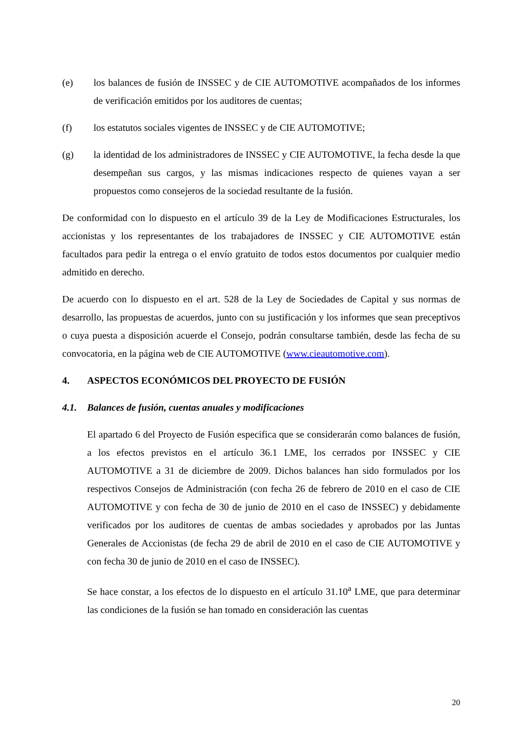(e) los balances de fusión de INSSEC y de CIE AUTOMOTIVE acompañados de los informes de verificación emitidos por los auditores de cuentas;
(f) los estatutos sociales vigentes de INSSEC y de CIE AUTOMOTIVE;
(g) la identidad de los administradores de INSSEC y CIE AUTOMOTIVE, la fecha desde la que desempeñan sus cargos, y las mismas indicaciones respecto de quienes vayan a ser propuestos como consejeros de la sociedad resultante de la fusión.
De conformidad con lo dispuesto en el artículo 39 de la Ley de Modificaciones Estructurales, los accionistas y los representantes de los trabajadores de INSSEC y CIE AUTOMOTIVE están facultados para pedir la entrega o el envío gratuito de todos estos documentos por cualquier medio admitido en derecho.
De acuerdo con lo dispuesto en el art. 528 de la Ley de Sociedades de Capital y sus normas de desarrollo, las propuestas de acuerdos, junto con su justificación y los informes que sean preceptivos o cuya puesta a disposición acuerde el Consejo, podrán consultarse también, desde las fecha de su convocatoria, en la página web de CIE AUTOMOTIVE (www.cieautomotive.com).
4. ASPECTOS ECONÓMICOS DEL PROYECTO DE FUSIÓN
4.1. Balances de fusión, cuentas anuales y modificaciones
El apartado 6 del Proyecto de Fusión especifica que se considerarán como balances de fusión, a los efectos previstos en el artículo 36.1 LME, los cerrados por INSSEC y CIE AUTOMOTIVE a 31 de diciembre de 2009. Dichos balances han sido formulados por los respectivos Consejos de Administración (con fecha 26 de febrero de 2010 en el caso de CIE AUTOMOTIVE y con fecha de 30 de junio de 2010 en el caso de INSSEC) y debidamente verificados por los auditores de cuentas de ambas sociedades y aprobados por las Juntas Generales de Accionistas (de fecha 29 de abril de 2010 en el caso de CIE AUTOMOTIVE y con fecha 30 de junio de 2010 en el caso de INSSEC).
Se hace constar, a los efectos de lo dispuesto en el artículo 31.10<sup>a</sup> LME, que para determinar las condiciones de la fusión se han tomado en consideración las cuentas
20